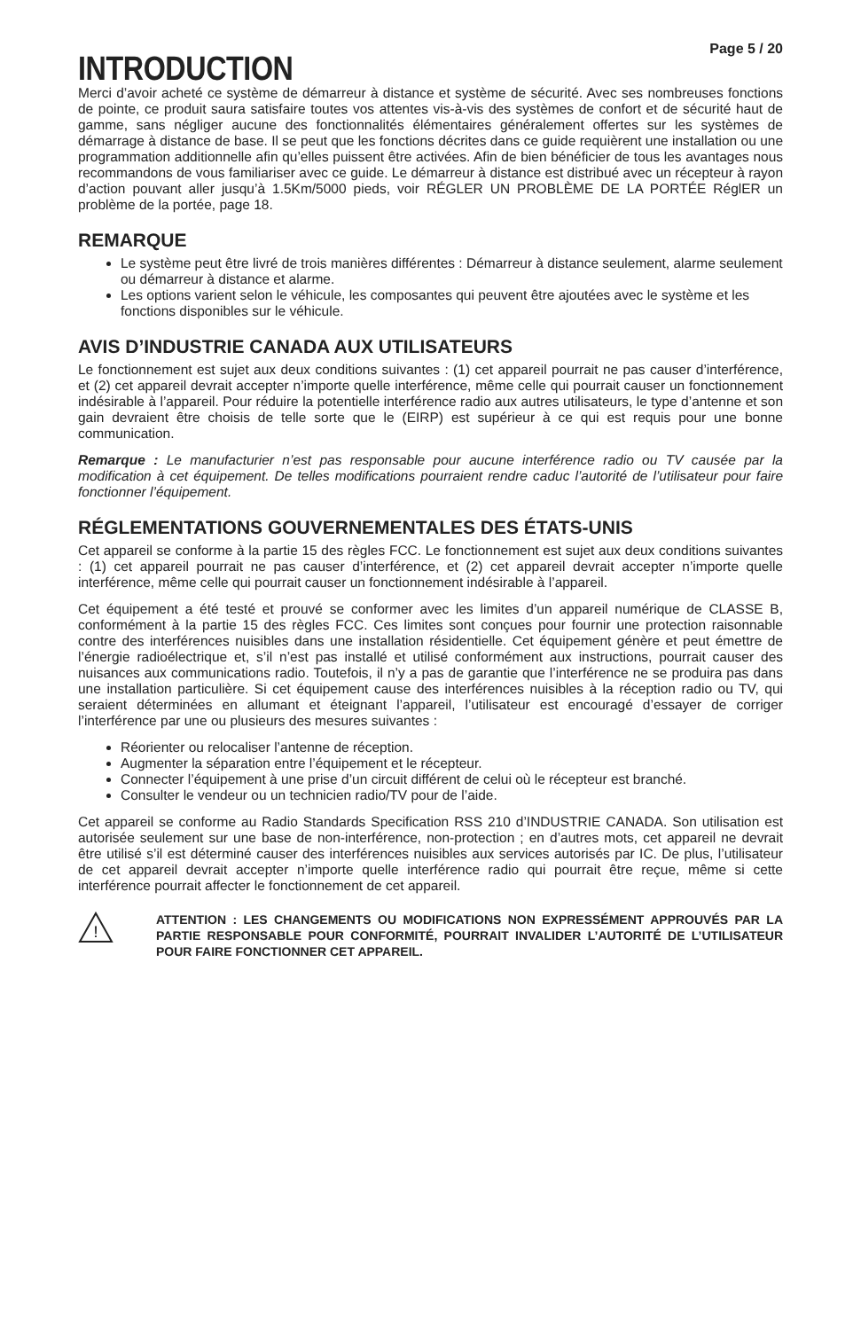Page 5 / 20
INTRODUCTION
Merci d’avoir acheté ce système de démarreur à distance et système de sécurité. Avec ses nombreuses fonctions de pointe, ce produit saura satisfaire toutes vos attentes vis-à-vis des systèmes de confort et de sécurité haut de gamme, sans négliger aucune des fonctionnalités élémentaires généralement offertes sur les systèmes de démarrage à distance de base. Il se peut que les fonctions décrites dans ce guide requièrent une installation ou une programmation additionnelle afin qu’elles puissent être activées. Afin de bien bénéficier de tous les avantages nous recommandons de vous familiariser avec ce guide. Le démarreur à distance est distribué avec un récepteur à rayon d’action pouvant aller jusqu’à 1.5Km/5000 pieds, voir RÉGLER UN PROBLÈME DE LA PORTÉE RéglER un problème de la portée, page 18.
REMARQUE
Le système peut être livré de trois manières différentes : Démarreur à distance seulement, alarme seulement ou démarreur à distance et alarme.
Les options varient selon le véhicule, les composantes qui peuvent être ajoutées avec le système et les fonctions disponibles sur le véhicule.
AVIS D’INDUSTRIE CANADA AUX UTILISATEURS
Le fonctionnement est sujet aux deux conditions suivantes : (1) cet appareil pourrait ne pas causer d’interférence, et (2) cet appareil devrait accepter n’importe quelle interférence, même celle qui pourrait causer un fonctionnement indésirable à l’appareil. Pour réduire la potentielle interférence radio aux autres utilisateurs, le type d’antenne et son gain devraient être choisis de telle sorte que le (EIRP) est supérieur à ce qui est requis pour une bonne communication.
Remarque : Le manufacturier n’est pas responsable pour aucune interférence radio ou TV causée par la modification à cet équipement. De telles modifications pourraient rendre caduc l’autorité de l’utilisateur pour faire fonctionner l’équipement.
RÉGLEMENTATIONS GOUVERNEMENTALES DES ÉTATS-UNIS
Cet appareil se conforme à la partie 15 des règles FCC. Le fonctionnement est sujet aux deux conditions suivantes : (1) cet appareil pourrait ne pas causer d’interférence, et (2) cet appareil devrait accepter n’importe quelle interférence, même celle qui pourrait causer un fonctionnement indésirable à l’appareil.
Cet équipement a été testé et prouvé se conformer avec les limites d’un appareil numérique de CLASSE B, conformément à la partie 15 des règles FCC. Ces limites sont conçues pour fournir une protection raisonnable contre des interférences nuisibles dans une installation résidentielle. Cet équipement génère et peut émettre de l’énergie radioélectrique et, s’il n’est pas installé et utilisé conformément aux instructions, pourrait causer des nuisances aux communications radio. Toutefois, il n’y a pas de garantie que l’interférence ne se produira pas dans une installation particulière. Si cet équipement cause des interférences nuisibles à la réception radio ou TV, qui seraient déterminées en allumant et éteignant l’appareil, l’utilisateur est encouragé d’essayer de corriger l’interférence par une ou plusieurs des mesures suivantes :
Réorienter ou relocaliser l’antenne de réception.
Augmenter la séparation entre l’équipement et le récepteur.
Connecter l’équipement à une prise d’un circuit différent de celui où le récepteur est branché.
Consulter le vendeur ou un technicien radio/TV pour de l’aide.
Cet appareil se conforme au Radio Standards Specification RSS 210 d’INDUSTRIE CANADA. Son utilisation est autorisée seulement sur une base de non-interférence, non-protection ; en d’autres mots, cet appareil ne devrait être utilisé s’il est déterminé causer des interférences nuisibles aux services autorisés par IC. De plus, l’utilisateur de cet appareil devrait accepter n’importe quelle interférence radio qui pourrait être reçue, même si cette interférence pourrait affecter le fonctionnement de cet appareil.
!
ATTENTION : LES CHANGEMENTS OU MODIFICATIONS NON EXPRESSÉMENT APPROUVÉS PAR LA PARTIE RESPONSABLE POUR CONFORMITÉ, POURRAIT INVALIDER L’AUTORITÉ DE L’UTILISATEUR POUR FAIRE FONCTIONNER CET APPAREIL.